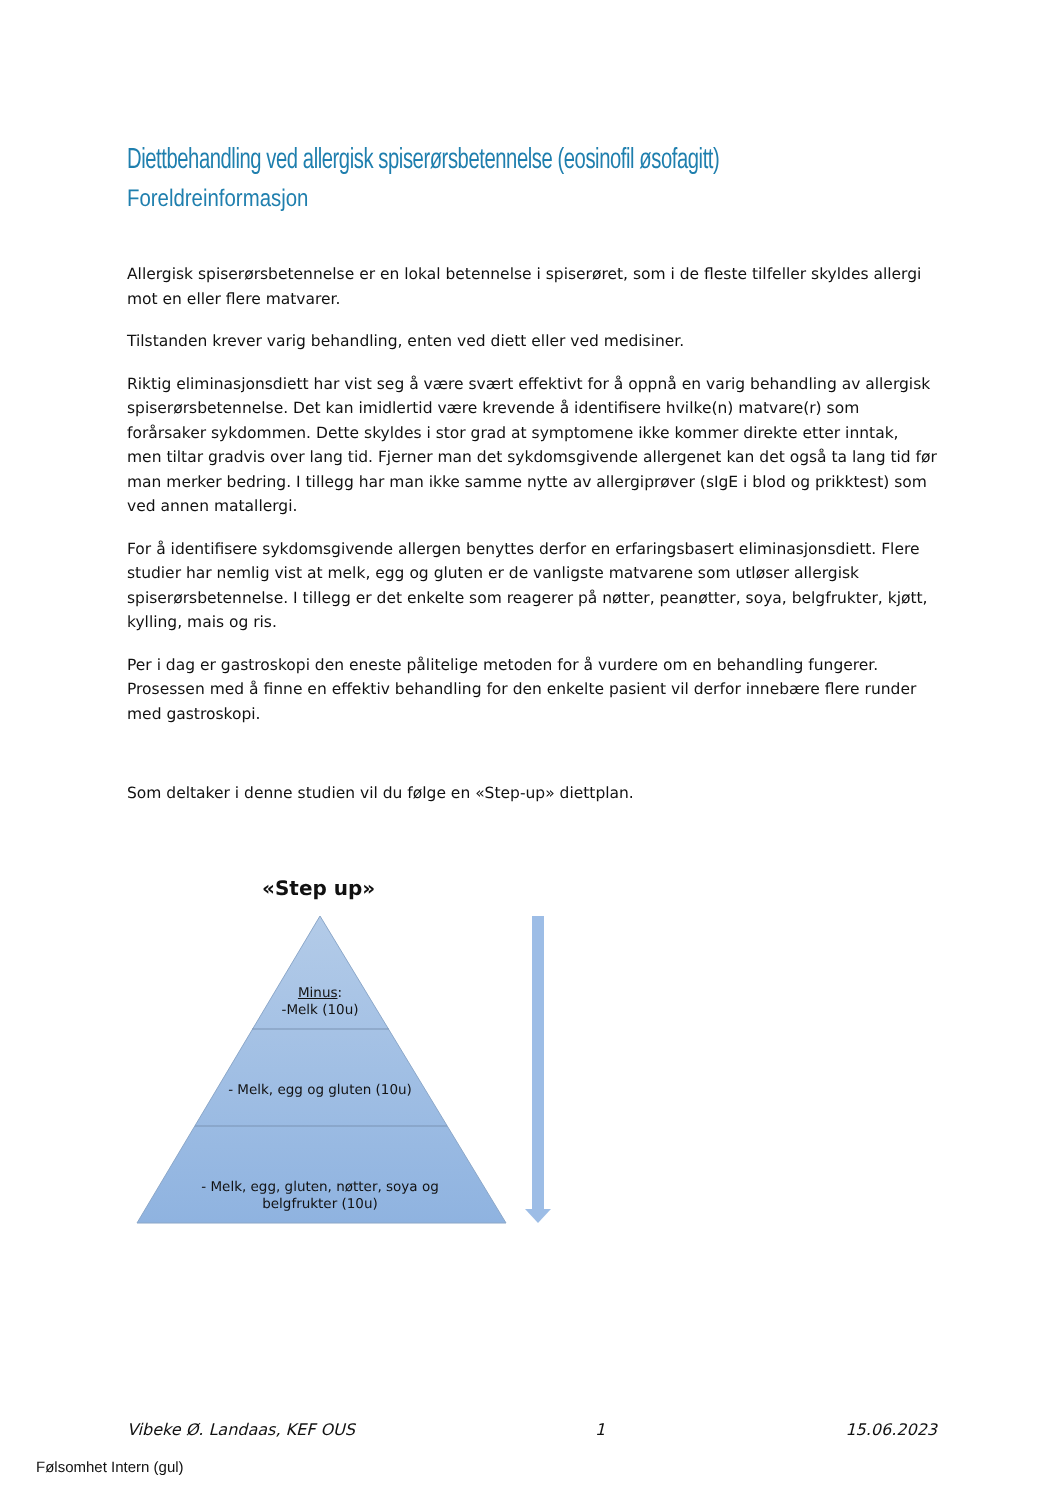Diettbehandling ved allergisk spiserørsbetennelse (eosinofil øsofagitt)
Foreldreinformasjon
Allergisk spiserørsbetennelse er en lokal betennelse i spiserøret, som i de fleste tilfeller skyldes allergi mot en eller flere matvarer.
Tilstanden krever varig behandling, enten ved diett eller ved medisiner.
Riktig eliminasjonsdiett har vist seg å være svært effektivt for å oppnå en varig behandling av allergisk spiserørsbetennelse. Det kan imidlertid være krevende å identifisere hvilke(n) matvare(r) som forårsaker sykdommen. Dette skyldes i stor grad at symptomene ikke kommer direkte etter inntak, men tiltar gradvis over lang tid. Fjerner man det sykdomsgivende allergenet kan det også ta lang tid før man merker bedring. I tillegg har man ikke samme nytte av allergiprøver (sIgE i blod og prikktest) som ved annen matallergi.
For å identifisere sykdomsgivende allergen benyttes derfor en erfaringsbasert eliminasjonsdiett. Flere studier har nemlig vist at melk, egg og gluten er de vanligste matvarene som utløser allergisk spiserørsbetennelse. I tillegg er det enkelte som reagerer på nøtter, peanøtter, soya, belgfrukter, kjøtt, kylling, mais og ris.
Per i dag er gastroskopi den eneste pålitelige metoden for å vurdere om en behandling fungerer. Prosessen med å finne en effektiv behandling for den enkelte pasient vil derfor innebære flere runder med gastroskopi.
Som deltaker i denne studien vil du følge en «Step-up» diettplan.
«Step up»
Minus:
-Melk (10u)
- Melk, egg og gluten (10u)
- Melk, egg, gluten, nøtter, soya og belgfrukter (10u)
Vibeke Ø. Landaas, KEF OUS 1 15.06.2023
Følsomhet Intern (gul)